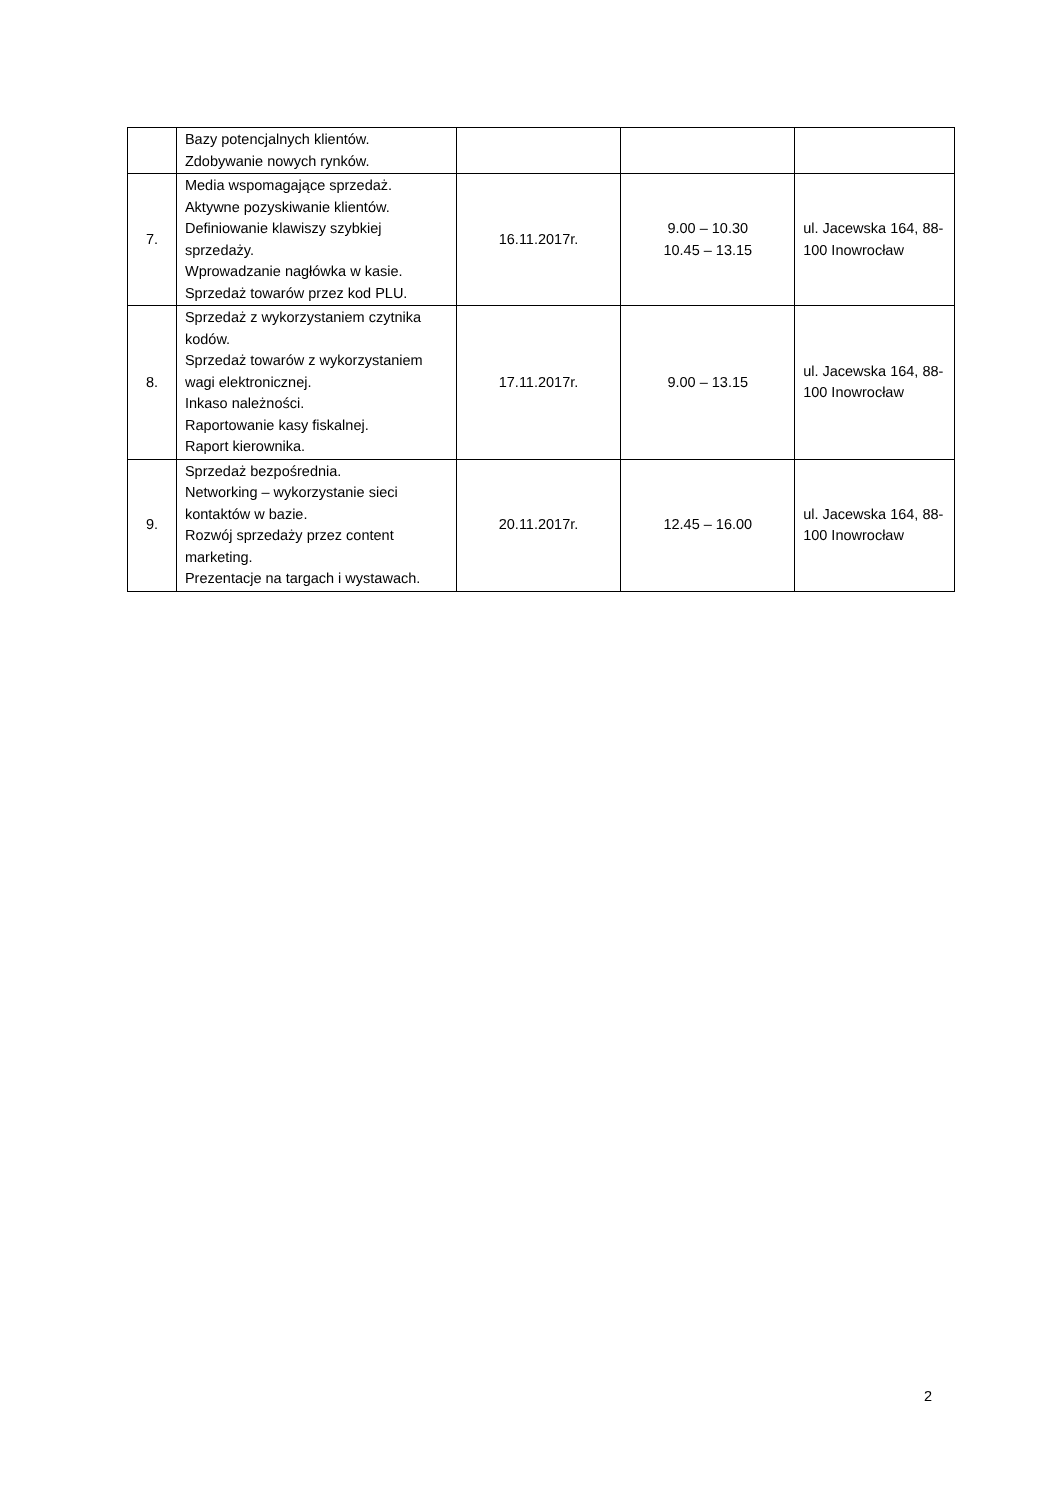| | Bazy potencjalnych klientów. Zdobywanie nowych rynków. | | | |
| 7. | Media wspomagające sprzedaż. Aktywne pozyskiwanie klientów. Definiowanie klawiszy szybkiej sprzedaży. Wprowadzanie nagłówka w kasie. Sprzedaż towarów przez kod PLU. | 16.11.2017r. | 9.00 – 10.30 10.45 – 13.15 | ul. Jacewska 164, 88-100 Inowrocław |
| 8. | Sprzedaż z wykorzystaniem czytnika kodów. Sprzedaż towarów z wykorzystaniem wagi elektronicznej. Inkaso należności. Raportowanie kasy fiskalnej. Raport kierownika. | 17.11.2017r. | 9.00 – 13.15 | ul. Jacewska 164, 88-100 Inowrocław |
| 9. | Sprzedaż bezpośrednia. Networking – wykorzystanie sieci kontaktów w bazie. Rozwój sprzedaży przez content marketing. Prezentacje na targach i wystawach. | 20.11.2017r. | 12.45 – 16.00 | ul. Jacewska 164, 88-100 Inowrocław |
2